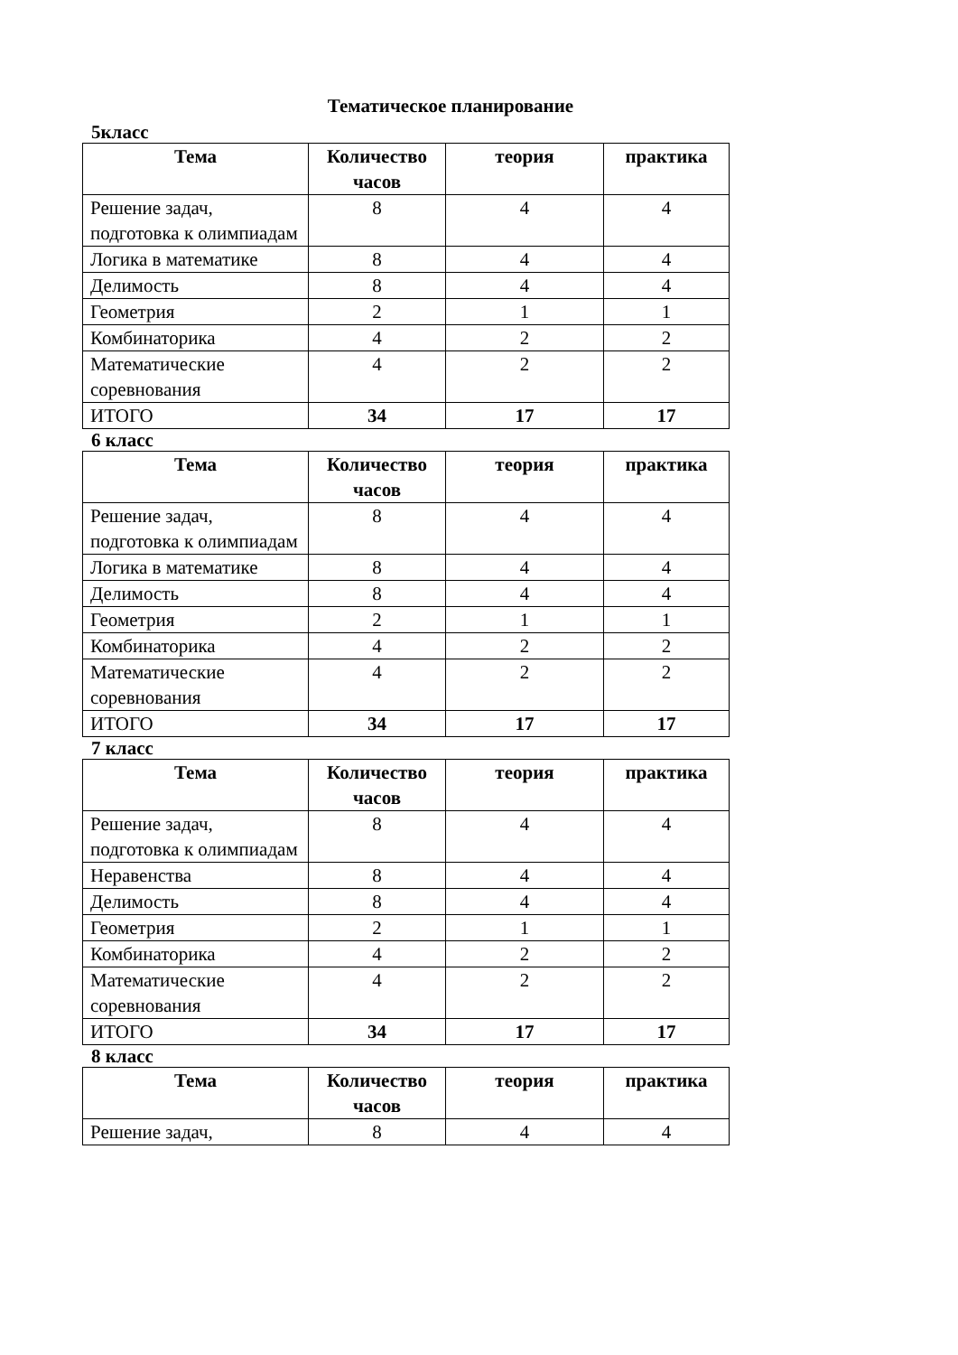Тематическое планирование
5класс
| Тема | Количество часов | теория | практика |
| --- | --- | --- | --- |
| Решение задач, подготовка к олимпиадам | 8 | 4 | 4 |
| Логика в математике | 8 | 4 | 4 |
| Делимость | 8 | 4 | 4 |
| Геометрия | 2 | 1 | 1 |
| Комбинаторика | 4 | 2 | 2 |
| Математические соревнования | 4 | 2 | 2 |
| ИТОГО | 34 | 17 | 17 |
6 класс
| Тема | Количество часов | теория | практика |
| --- | --- | --- | --- |
| Решение задач, подготовка к олимпиадам | 8 | 4 | 4 |
| Логика в математике | 8 | 4 | 4 |
| Делимость | 8 | 4 | 4 |
| Геометрия | 2 | 1 | 1 |
| Комбинаторика | 4 | 2 | 2 |
| Математические соревнования | 4 | 2 | 2 |
| ИТОГО | 34 | 17 | 17 |
7 класс
| Тема | Количество часов | теория | практика |
| --- | --- | --- | --- |
| Решение задач, подготовка к олимпиадам | 8 | 4 | 4 |
| Неравенства | 8 | 4 | 4 |
| Делимость | 8 | 4 | 4 |
| Геометрия | 2 | 1 | 1 |
| Комбинаторика | 4 | 2 | 2 |
| Математические соревнования | 4 | 2 | 2 |
| ИТОГО | 34 | 17 | 17 |
8 класс
| Тема | Количество часов | теория | практика |
| --- | --- | --- | --- |
| Решение задач, | 8 | 4 | 4 |